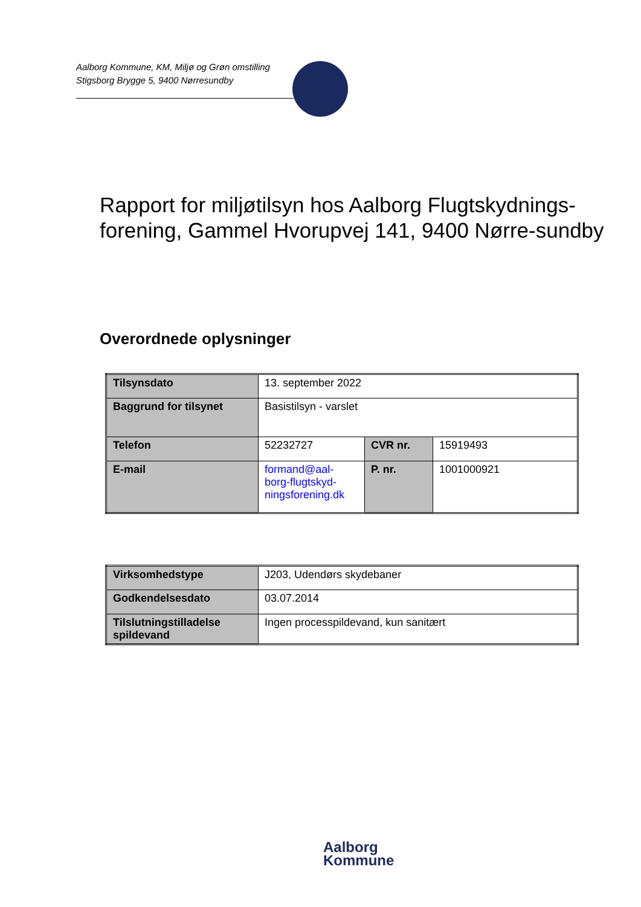Aalborg Kommune, KM, Miljø og Grøn omstilling
Stigsborg Brygge 5, 9400 Nørresundby
Rapport for miljøtilsyn hos Aalborg Flugtskydnings-forening, Gammel Hvorupvej 141, 9400 Nørre-sundby
Overordnede oplysninger
| Tilsynsdato | 13. september 2022 | | |
| Baggrund for tilsynet | Basistilsyn - varslet | | |
| Telefon | 52232727 | CVR nr. | 15919493 |
| E-mail | formand@aal-borg-flugtskyd-ningsforening.dk | P. nr. | 1001000921 |
| Virksomhedstype | J203, Udendørs skydebaner |
| Godkendelsesdato | 03.07.2014 |
| Tilslutningstilladelse spildevand | Ingen processpildevand, kun sanitært |
Aalborg
Kommune